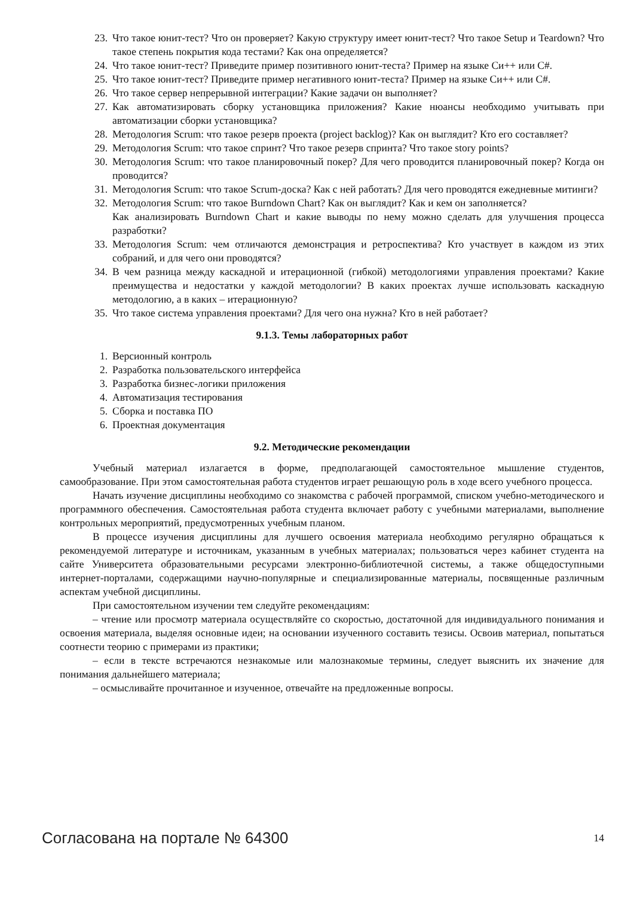23. Что такое юнит-тест? Что он проверяет? Какую структуру имеет юнит-тест? Что такое Setup и Teardown? Что такое степень покрытия кода тестами? Как она определяется?
24. Что такое юнит-тест? Приведите пример позитивного юнит-теста? Пример на языке Си++ или C#.
25. Что такое юнит-тест? Приведите пример негативного юнит-теста? Пример на языке Си++ или C#.
26. Что такое сервер непрерывной интеграции? Какие задачи он выполняет?
27. Как автоматизировать сборку установщика приложения? Какие нюансы необходимо учитывать при автоматизации сборки установщика?
28. Методология Scrum: что такое резерв проекта (project backlog)? Как он выглядит? Кто его составляет?
29. Методология Scrum: что такое спринт? Что такое резерв спринта? Что такое story points?
30. Методология Scrum: что такое планировочный покер? Для чего проводится планировочный покер? Когда он проводится?
31. Методология Scrum: что такое Scrum-доска? Как с ней работать? Для чего проводятся ежедневные митинги?
32. Методология Scrum: что такое Burndown Chart? Как он выглядит? Как и кем он заполняется?
Как анализировать Burndown Chart и какие выводы по нему можно сделать для улучшения процесса разработки?
33. Методология Scrum: чем отличаются демонстрация и ретроспектива? Кто участвует в каждом из этих собраний, и для чего они проводятся?
34. В чем разница между каскадной и итерационной (гибкой) методологиями управления проектами? Какие преимущества и недостатки у каждой методологии? В каких проектах лучше использовать каскадную методологию, а в каких – итерационную?
35. Что такое система управления проектами? Для чего она нужна? Кто в ней работает?
9.1.3. Темы лабораторных работ
1. Версионный контроль
2. Разработка пользовательского интерфейса
3. Разработка бизнес-логики приложения
4. Автоматизация тестирования
5. Сборка и поставка ПО
6. Проектная документация
9.2. Методические рекомендации
Учебный материал излагается в форме, предполагающей самостоятельное мышление студентов, самообразование. При этом самостоятельная работа студентов играет решающую роль в ходе всего учебного процесса.
Начать изучение дисциплины необходимо со знакомства с рабочей программой, списком учебно-методического и программного обеспечения. Самостоятельная работа студента включает работу с учебными материалами, выполнение контрольных мероприятий, предусмотренных учебным планом.
В процессе изучения дисциплины для лучшего освоения материала необходимо регулярно обращаться к рекомендуемой литературе и источникам, указанным в учебных материалах; пользоваться через кабинет студента на сайте Университета образовательными ресурсами электронно-библиотечной системы, а также общедоступными интернет-порталами, содержащими научно-популярные и специализированные материалы, посвященные различным аспектам учебной дисциплины.
При самостоятельном изучении тем следуйте рекомендациям:
– чтение или просмотр материала осуществляйте со скоростью, достаточной для индивидуального понимания и освоения материала, выделяя основные идеи; на основании изученного составить тезисы. Освоив материал, попытаться соотнести теорию с примерами из практики;
– если в тексте встречаются незнакомые или малознакомые термины, следует выяснить их значение для понимания дальнейшего материала;
– осмысливайте прочитанное и изученное, отвечайте на предложенные вопросы.
Согласована на портале № 64300 14